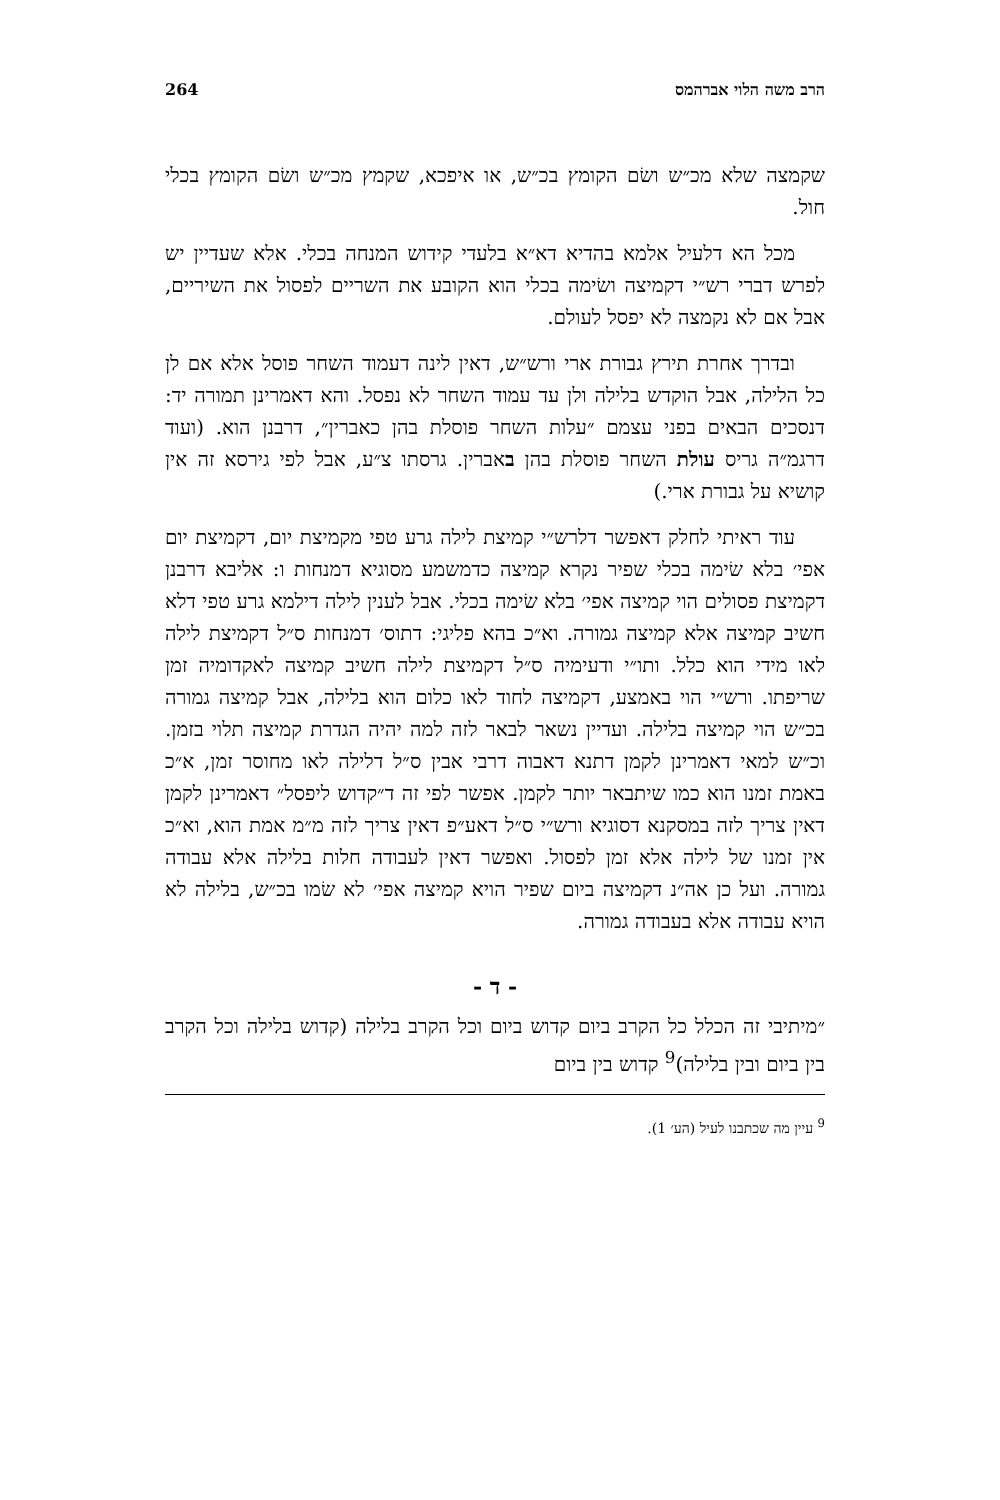הרב משה הלוי אברהמס 264
שקמצה שלא מכ״ש ושׂם הקומץ בכ״ש, או איפכא, שקמץ מכ״ש ושׂם הקומץ בכלי חול.
מכל הא דלעיל אלמא בהדיא דא״א בלעדי קידוש המנחה בכלי. אלא שעדיין יש לפרש דברי רש״י דקמיצה ושׂימה בכלי הוא הקובע את השריים לפסול את השיריים, אבל אם לא נקמצה לא יפסל לעולם.
ובדרך אחרת תירץ גבורת ארי ורש״ש, דאין לינה דעמוד השחר פוסל אלא אם לן כל הלילה, אבל הוקדש בלילה ולן עד עמוד השחר לא נפסל. והא דאמרינן תמורה יד: דנסכים הבאים בפני עצמם ״עלות השחר פוסלת בהן כאברין״, דרבנן הוא. (ועוד דרגמ״ה גריס עולת השחר פוסלת בהן באברין. גרסתו צ״ע, אבל לפי גירסא זה אין קושיא על גבורת ארי.)
עוד ראיתי לחלק דאפשר דלרש״י קמיצת לילה גרע טפי מקמיצת יום, דקמיצת יום אפי׳ בלא שׂימה בכלי שפיר נקרא קמיצה כדמשמע מסוגיא דמנחות ו: אליבא דרבנן דקמיצת פסולים הוי קמיצה אפי׳ בלא שׂימה בכלי. אבל לענין לילה דילמא גרע טפי דלא חשיב קמיצה אלא קמיצה גמורה. וא״כ בהא פליגי: דתוס׳ דמנחות ס״ל דקמיצת לילה לאו מידי הוא כלל. ותו״י ודעימיה ס״ל דקמיצת לילה חשיב קמיצה לאקדומיה זמן שריפתו. ורש״י הוי באמצע, דקמיצה לחוד לאו כלום הוא בלילה, אבל קמיצה גמורה בכ״ש הוי קמיצה בלילה. ועדיין נשאר לבאר לזה למה יהיה הגדרת קמיצה תלוי בזמן. וכ״ש למאי דאמרינן לקמן דתנא דאבוה דרבי אבין ס״ל דלילה לאו מחוסר זמן, א״כ באמת זמנו הוא כמו שיתבאר יותר לקמן. אפשר לפי זה ד״קדוש ליפסל״ דאמרינן לקמן דאין צריך לזה במסקנא דסוגיא ורש״י ס״ל דאע״פ דאין צריך לזה מ״מ אמת הוא, וא״כ אין זמנו של לילה אלא זמן לפסול. ואפשר דאין לעבודה חלות בלילה אלא עבודה גמורה. ועל כן אה״נ דקמיצה ביום שפיר הויא קמיצה אפי׳ לא שׂמו בכ״ש, בלילה לא הויא עבודה אלא בעבודה גמורה.
- ד -
״מיתיבי זה הכלל כל הקרב ביום קדוש ביום וכל הקרב בלילה (קדוש בלילה וכל הקרב בין ביום ובין בלילה)<sup>9</sup> קדוש בין ביום
<sup>9</sup> עיין מה שכתבנו לעיל (הע׳ 1).